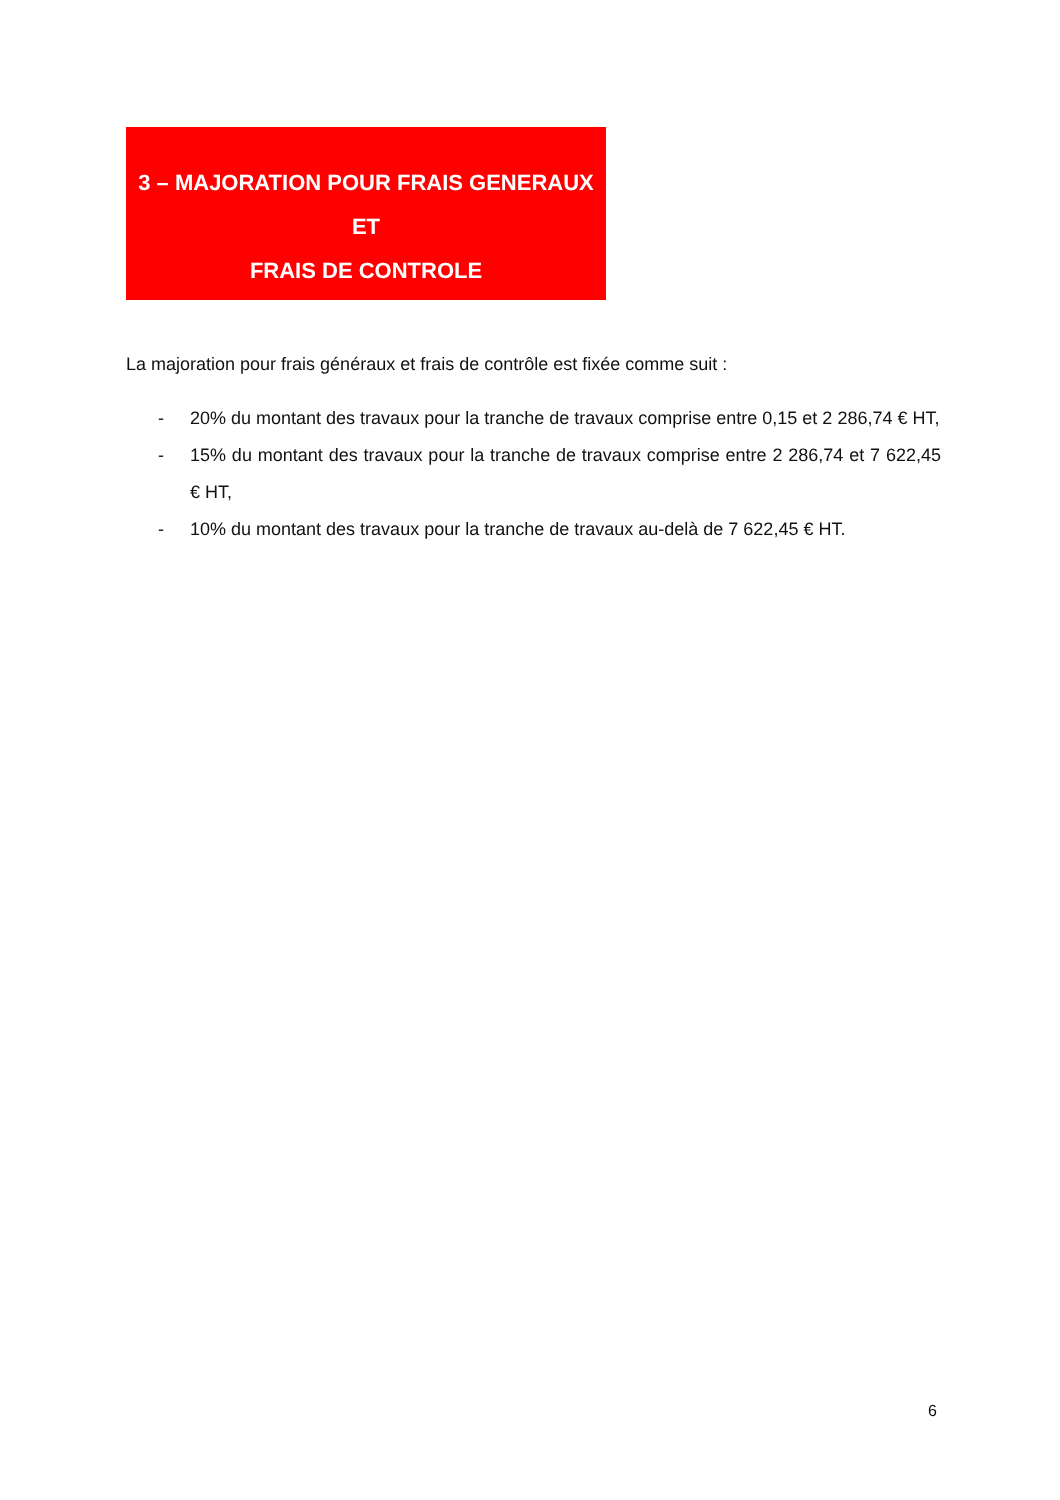3 – MAJORATION POUR FRAIS GENERAUX ET
FRAIS DE CONTROLE
La majoration pour frais généraux et frais de contrôle est fixée comme suit :
- 20% du montant des travaux pour la tranche de travaux comprise entre 0,15 et 2 286,74 € HT,
- 15% du montant des travaux pour la tranche de travaux comprise entre 2 286,74 et 7 622,45 € HT,
- 10% du montant des travaux pour la tranche de travaux au-delà de 7 622,45 € HT.
6